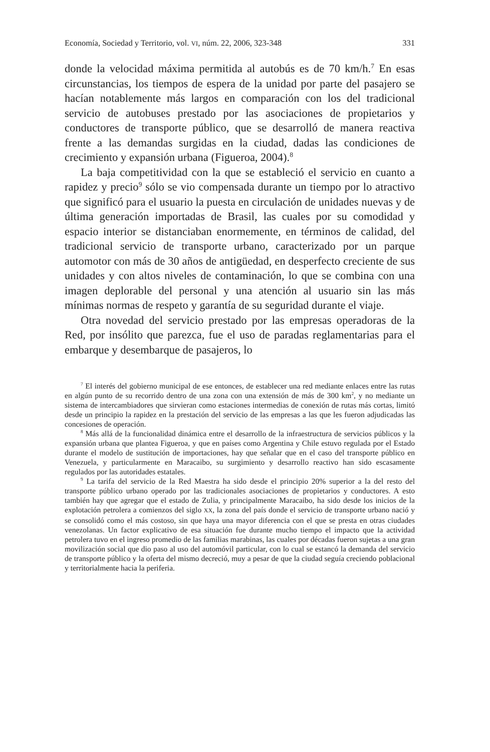Economía, Sociedad y Territorio, vol. VI, núm. 22, 2006, 323-348 331
donde la velocidad máxima permitida al autobús es de 70 km/h.<sup>7</sup> En esas circunstancias, los tiempos de espera de la unidad por parte del pasajero se hacían notablemente más largos en comparación con los del tradicional servicio de autobuses prestado por las asociaciones de propietarios y conductores de transporte público, que se desarrolló de manera reactiva frente a las demandas surgidas en la ciudad, dadas las condiciones de crecimiento y expansión urbana (Figueroa, 2004).<sup>8</sup>
La baja competitividad con la que se estableció el servicio en cuanto a rapidez y precio<sup>9</sup> sólo se vio compensada durante un tiempo por lo atractivo que significó para el usuario la puesta en circulación de unidades nuevas y de última generación importadas de Brasil, las cuales por su comodidad y espacio interior se distanciaban enormemente, en términos de calidad, del tradicional servicio de transporte urbano, caracterizado por un parque automotor con más de 30 años de antigüedad, en desperfecto creciente de sus unidades y con altos niveles de contaminación, lo que se combina con una imagen deplorable del personal y una atención al usuario sin las más mínimas normas de respeto y garantía de su seguridad durante el viaje.
Otra novedad del servicio prestado por las empresas operadoras de la Red, por insólito que parezca, fue el uso de paradas reglamentarias para el embarque y desembarque de pasajeros, lo
<sup>7</sup> El interés del gobierno municipal de ese entonces, de establecer una red mediante enlaces entre las rutas en algún punto de su recorrido dentro de una zona con una extensión de más de 300 km<sup>2</sup>, y no mediante un sistema de intercambiadores que sirvieran como estaciones intermedias de conexión de rutas más cortas, limitó desde un principio la rapidez en la prestación del servicio de las empresas a las que les fueron adjudicadas las concesiones de operación.
<sup>8</sup> Más allá de la funcionalidad dinámica entre el desarrollo de la infraestructura de servicios públicos y la expansión urbana que plantea Figueroa, y que en países como Argentina y Chile estuvo regulada por el Estado durante el modelo de sustitución de importaciones, hay que señalar que en el caso del transporte público en Venezuela, y particularmente en Maracaibo, su surgimiento y desarrollo reactivo han sido escasamente regulados por las autoridades estatales.
<sup>9</sup> La tarifa del servicio de la Red Maestra ha sido desde el principio 20% superior a la del resto del transporte público urbano operado por las tradicionales asociaciones de propietarios y conductores. A esto también hay que agregar que el estado de Zulia, y principalmente Maracaibo, ha sido desde los inicios de la explotación petrolera a comienzos del siglo XX, la zona del país donde el servicio de transporte urbano nació y se consolidó como el más costoso, sin que haya una mayor diferencia con el que se presta en otras ciudades venezolanas. Un factor explicativo de esa situación fue durante mucho tiempo el impacto que la actividad petrolera tuvo en el ingreso promedio de las familias marabinas, las cuales por décadas fueron sujetas a una gran movilización social que dio paso al uso del automóvil particular, con lo cual se estancó la demanda del servicio de transporte público y la oferta del mismo decreció, muy a pesar de que la ciudad seguía creciendo poblacional y territorialmente hacia la periferia.